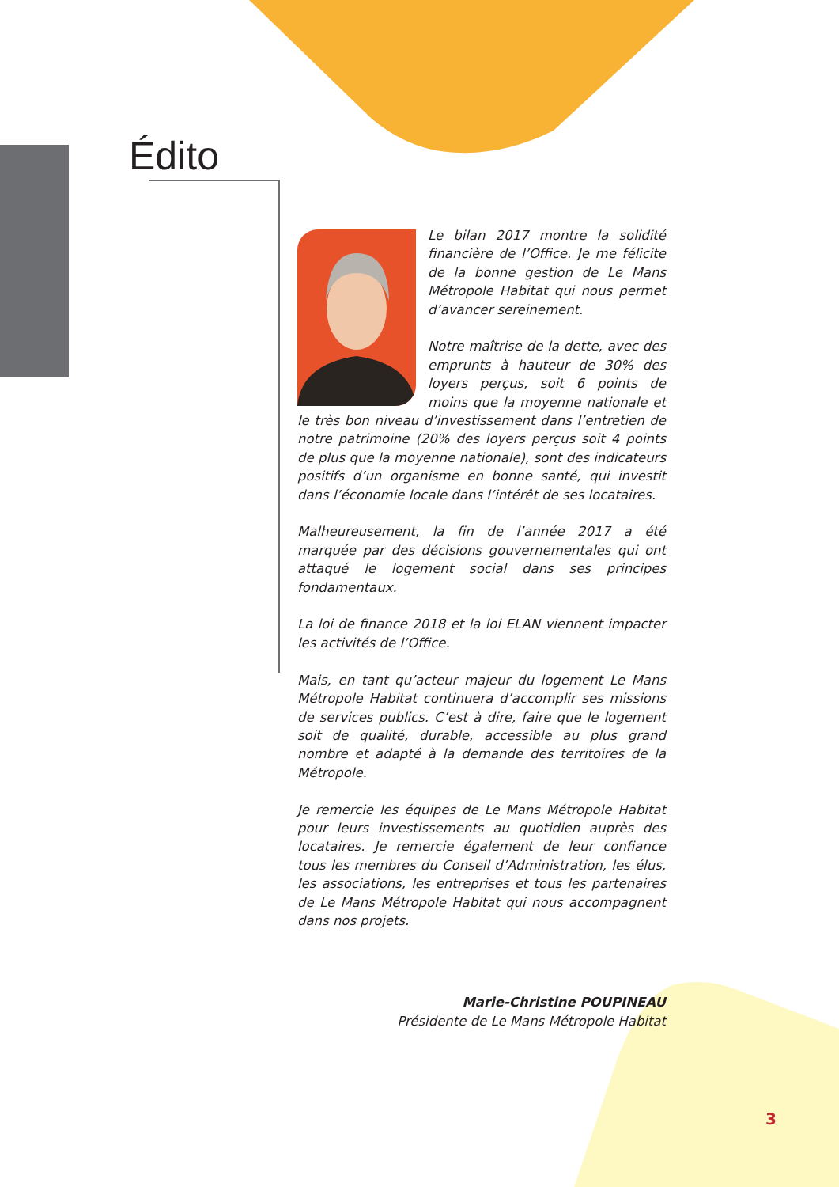Édito
Le bilan 2017 montre la solidité financière de l’Office. Je me félicite de la bonne gestion de Le Mans Métropole Habitat qui nous permet d’avancer sereinement.
Notre maîtrise de la dette, avec des emprunts à hauteur de 30% des loyers perçus, soit 6 points de moins que la moyenne nationale et le très bon niveau d’investissement dans l’entretien de notre patrimoine (20% des loyers perçus soit 4 points de plus que la moyenne nationale), sont des indicateurs positifs d’un organisme en bonne santé, qui investit dans l’économie locale dans l’intérêt de ses locataires.
Malheureusement, la fin de l’année 2017 a été marquée par des décisions gouvernementales qui ont attaqué le logement social dans ses principes fondamentaux.
La loi de finance 2018 et la loi ELAN viennent impacter les activités de l’Office.
Mais, en tant qu’acteur majeur du logement Le Mans Métropole Habitat continuera d’accomplir ses missions de services publics. C’est à dire, faire que le logement soit de qualité, durable, accessible au plus grand nombre et adapté à la demande des territoires de la Métropole.
Je remercie les équipes de Le Mans Métropole Habitat pour leurs investissements au quotidien auprès des locataires. Je remercie également de leur confiance tous les membres du Conseil d’Administration, les élus, les associations, les entreprises et tous les partenaires de Le Mans Métropole Habitat qui nous accompagnent dans nos projets.
Marie-Christine POUPINEAU
Présidente de Le Mans Métropole Habitat
3